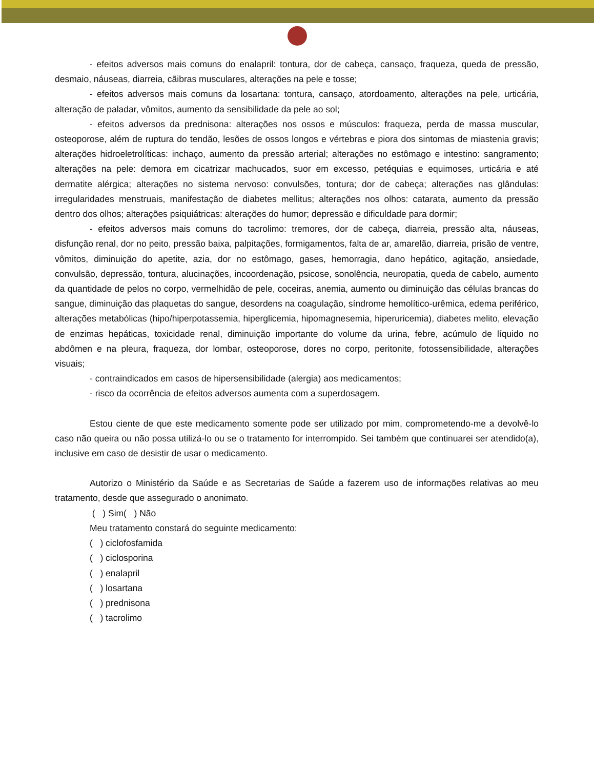- efeitos adversos mais comuns do enalapril: tontura, dor de cabeça, cansaço, fraqueza, queda de pressão, desmaio, náuseas, diarreia, cãibras musculares, alterações na pele e tosse;
- efeitos adversos mais comuns da losartana: tontura, cansaço, atordoamento, alterações na pele, urticária, alteração de paladar, vômitos, aumento da sensibilidade da pele ao sol;
- efeitos adversos da prednisona: alterações nos ossos e músculos: fraqueza, perda de massa muscular, osteoporose, além de ruptura do tendão, lesões de ossos longos e vértebras e piora dos sintomas de miastenia gravis; alterações hidroeletrolíticas: inchaço, aumento da pressão arterial; alterações no estômago e intestino: sangramento; alterações na pele: demora em cicatrizar machucados, suor em excesso, petéquias e equimoses, urticária e até dermatite alérgica; alterações no sistema nervoso: convulsões, tontura; dor de cabeça; alterações nas glândulas: irregularidades menstruais, manifestação de diabetes mellitus; alterações nos olhos: catarata, aumento da pressão dentro dos olhos; alterações psiquiátricas: alterações do humor; depressão e dificuldade para dormir;
- efeitos adversos mais comuns do tacrolimo: tremores, dor de cabeça, diarreia, pressão alta, náuseas, disfunção renal, dor no peito, pressão baixa, palpitações, formigamentos, falta de ar, amarelão, diarreia, prisão de ventre, vômitos, diminuição do apetite, azia, dor no estômago, gases, hemorragia, dano hepático, agitação, ansiedade, convulsão, depressão, tontura, alucinações, incoordenação, psicose, sonolência, neuropatia, queda de cabelo, aumento da quantidade de pelos no corpo, vermelhidão de pele, coceiras, anemia, aumento ou diminuição das células brancas do sangue, diminuição das plaquetas do sangue, desordens na coagulação, síndrome hemolítico-urêmica, edema periférico, alterações metabólicas (hipo/hiperpotassemia, hiperglicemia, hipomagnesemia, hiperuricemia), diabetes melito, elevação de enzimas hepáticas, toxicidade renal, diminuição importante do volume da urina, febre, acúmulo de líquido no abdômen e na pleura, fraqueza, dor lombar, osteoporose, dores no corpo, peritonite, fotossensibilidade, alterações visuais;
- contraindicados em casos de hipersensibilidade (alergia) aos medicamentos;
- risco da ocorrência de efeitos adversos aumenta com a superdosagem.
Estou ciente de que este medicamento somente pode ser utilizado por mim, comprometendo-me a devolvê-lo caso não queira ou não possa utilizá-lo ou se o tratamento for interrompido. Sei também que continuarei ser atendido(a), inclusive em caso de desistir de usar o medicamento.
Autorizo o Ministério da Saúde e as Secretarias de Saúde a fazerem uso de informações relativas ao meu tratamento, desde que assegurado o anonimato.
( ) Sim( ) Não
Meu tratamento constará do seguinte medicamento:
( ) ciclofosfamida
( ) ciclosporina
( ) enalapril
( ) losartana
( ) prednisona
( ) tacrolimo